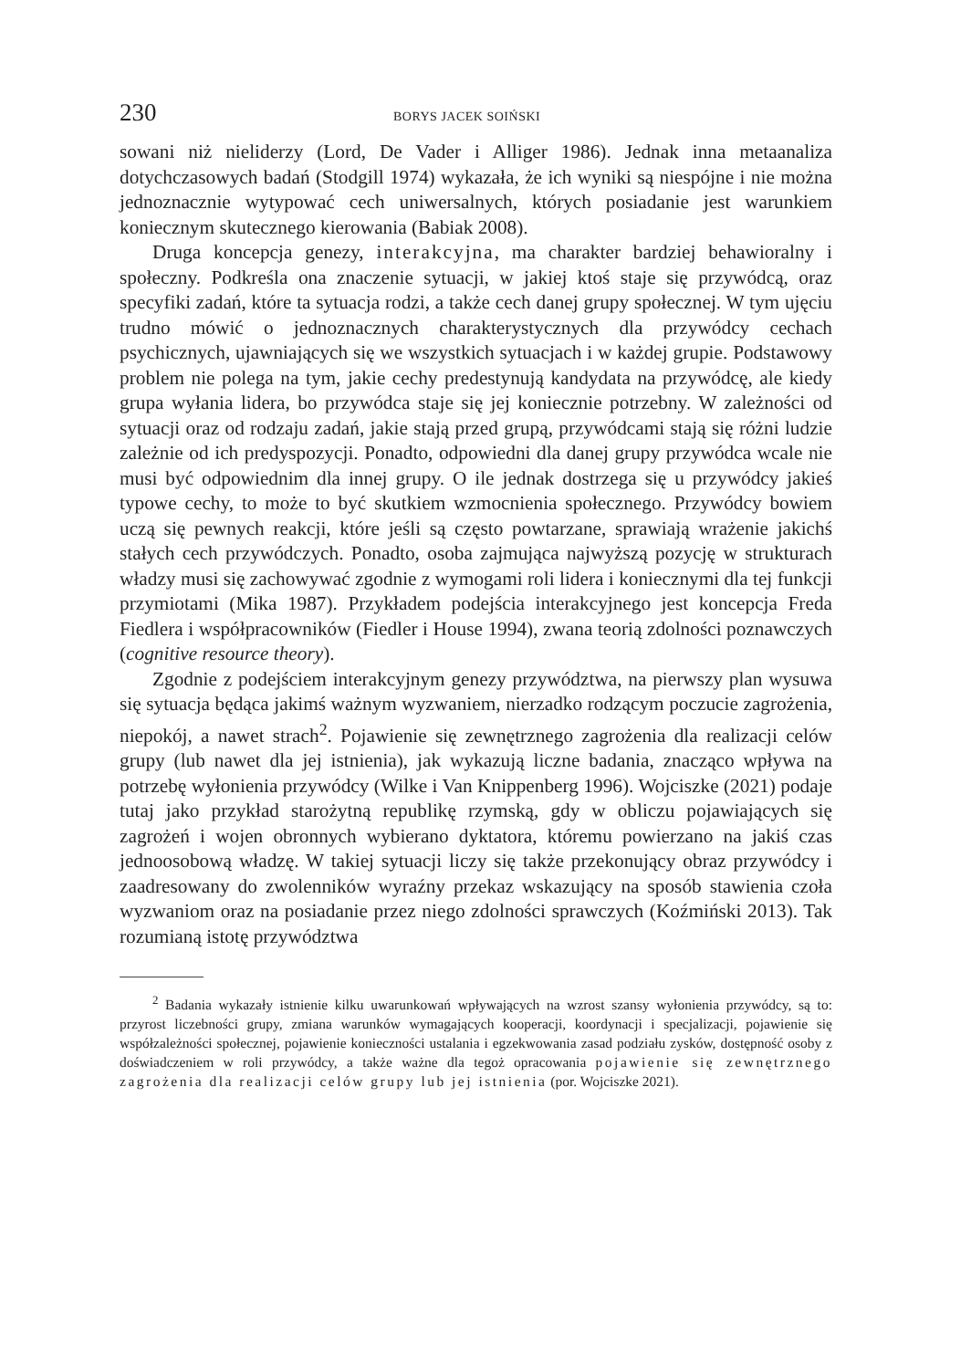230 BORYS JACEK SOIŃSKI
sowani niż nieliderzy (Lord, De Vader i Alliger 1986). Jednak inna metaanaliza dotychczasowych badań (Stodgill 1974) wykazała, że ich wyniki są niespójne i nie można jednoznacznie wytypować cech uniwersalnych, których posiadanie jest warunkiem koniecznym skutecznego kierowania (Babiak 2008).
Druga koncepcja genezy, interakcyjna, ma charakter bardziej behawioralny i społeczny. Podkreśla ona znaczenie sytuacji, w jakiej ktoś staje się przywódcą, oraz specyfiki zadań, które ta sytuacja rodzi, a także cech danej grupy społecznej. W tym ujęciu trudno mówić o jednoznacznych charakterystycznych dla przywódcy cechach psychicznych, ujawniających się we wszystkich sytuacjach i w każdej grupie. Podstawowy problem nie polega na tym, jakie cechy predestynują kandydata na przywódcę, ale kiedy grupa wyłania lidera, bo przywódca staje się jej koniecznie potrzebny. W zależności od sytuacji oraz od rodzaju zadań, jakie stają przed grupą, przywódcami stają się różni ludzie zależnie od ich predyspozycji. Ponadto, odpowiedni dla danej grupy przywódca wcale nie musi być odpowiednim dla innej grupy. O ile jednak dostrzega się u przywódcy jakieś typowe cechy, to może to być skutkiem wzmocnienia społecznego. Przywódcy bowiem uczą się pewnych reakcji, które jeśli są często powtarzane, sprawiają wrażenie jakichś stałych cech przywódczych. Ponadto, osoba zajmująca najwyższą pozycję w strukturach władzy musi się zachowywać zgodnie z wymogami roli lidera i koniecznymi dla tej funkcji przymiotami (Mika 1987). Przykładem podejścia interakcyjnego jest koncepcja Freda Fiedlera i współpracowników (Fiedler i House 1994), zwana teorią zdolności poznawczych (cognitive resource theory).
Zgodnie z podejściem interakcyjnym genezy przywództwa, na pierwszy plan wysuwa się sytuacja będąca jakimś ważnym wyzwaniem, nierzadko rodzącym poczucie zagrożenia, niepokój, a nawet strach<sup>2</sup>. Pojawienie się zewnętrznego zagrożenia dla realizacji celów grupy (lub nawet dla jej istnienia), jak wykazują liczne badania, znacząco wpływa na potrzebę wyłonienia przywódcy (Wilke i Van Knippenberg 1996). Wojciszke (2021) podaje tutaj jako przykład starożytną republikę rzymską, gdy w obliczu pojawiających się zagrożeń i wojen obronnych wybierano dyktatora, któremu powierzano na jakiś czas jednoosobową władzę. W takiej sytuacji liczy się także przekonujący obraz przywódcy i zaadresowany do zwolenników wyraźny przekaz wskazujący na sposób stawienia czoła wyzwaniom oraz na posiadanie przez niego zdolności sprawczych (Koźmiński 2013). Tak rozumianą istotę przywództwa
<sup>2</sup> Badania wykazały istnienie kilku uwarunkowań wpływających na wzrost szansy wyłonienia przywódcy, są to: przyrost liczebności grupy, zmiana warunków wymagających kooperacji, koordynacji i specjalizacji, pojawienie się współzależności społecznej, pojawienie konieczności ustalania i egzekwowania zasad podziału zysków, dostępność osoby z doświadczeniem w roli przywódcy, a także ważne dla tegoż opracowania pojawienie się zewnętrznego zagrożenia dla realizacji celów grupy lub jej istnienia (por. Wojciszke 2021).